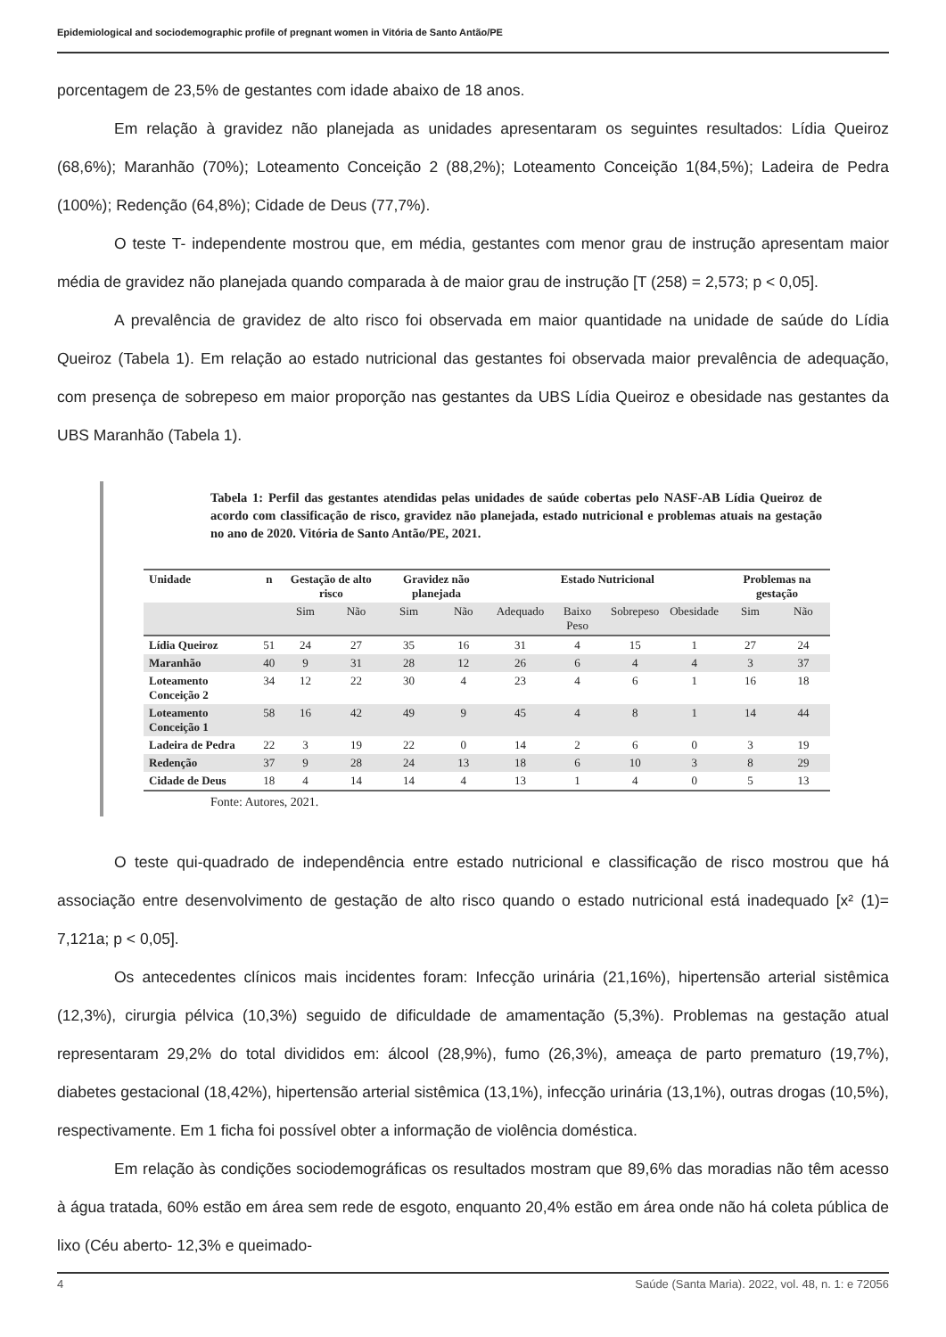Epidemiological and sociodemographic profile of pregnant women in Vitória de Santo Antão/PE
porcentagem de 23,5% de gestantes com idade abaixo de 18 anos.
Em relação à gravidez não planejada as unidades apresentaram os seguintes resultados: Lídia Queiroz (68,6%); Maranhão (70%); Loteamento Conceição 2 (88,2%); Loteamento Conceição 1(84,5%); Ladeira de Pedra (100%); Redenção (64,8%); Cidade de Deus (77,7%).
O teste T- independente mostrou que, em média, gestantes com menor grau de instrução apresentam maior média de gravidez não planejada quando comparada à de maior grau de instrução [T (258) = 2,573; p < 0,05].
A prevalência de gravidez de alto risco foi observada em maior quantidade na unidade de saúde do Lídia Queiroz (Tabela 1). Em relação ao estado nutricional das gestantes foi observada maior prevalência de adequação, com presença de sobrepeso em maior proporção nas gestantes da UBS Lídia Queiroz e obesidade nas gestantes da UBS Maranhão (Tabela 1).
Tabela 1: Perfil das gestantes atendidas pelas unidades de saúde cobertas pelo NASF-AB Lídia Queiroz de acordo com classificação de risco, gravidez não planejada, estado nutricional e problemas atuais na gestação no ano de 2020. Vitória de Santo Antão/PE, 2021.
| Unidade | n | Gestação de alto risco | | Gravidez não planejada | | Estado Nutricional | | | | Problemas na gestação | |
| --- | --- | --- | --- | --- | --- | --- | --- | --- | --- | --- | --- |
| | | Sim | Não | Sim | Não | Adequado | Baixo Peso | Sobrepeso | Obesidade | Sim | Não |
| Lídia Queiroz | 51 | 24 | 27 | 35 | 16 | 31 | 4 | 15 | 1 | 27 | 24 |
| Maranhão | 40 | 9 | 31 | 28 | 12 | 26 | 6 | 4 | 4 | 3 | 37 |
| Loteamento Conceição 2 | 34 | 12 | 22 | 30 | 4 | 23 | 4 | 6 | 1 | 16 | 18 |
| Loteamento Conceição 1 | 58 | 16 | 42 | 49 | 9 | 45 | 4 | 8 | 1 | 14 | 44 |
| Ladeira de Pedra | 22 | 3 | 19 | 22 | 0 | 14 | 2 | 6 | 0 | 3 | 19 |
| Redenção | 37 | 9 | 28 | 24 | 13 | 18 | 6 | 10 | 3 | 8 | 29 |
| Cidade de Deus | 18 | 4 | 14 | 14 | 4 | 13 | 1 | 4 | 0 | 5 | 13 |
Fonte: Autores, 2021.
O teste qui-quadrado de independência entre estado nutricional e classificação de risco mostrou que há associação entre desenvolvimento de gestação de alto risco quando o estado nutricional está inadequado [x² (1)= 7,121a; p < 0,05].
Os antecedentes clínicos mais incidentes foram: Infecção urinária (21,16%), hipertensão arterial sistêmica (12,3%), cirurgia pélvica (10,3%) seguido de dificuldade de amamentação (5,3%). Problemas na gestação atual representaram 29,2% do total divididos em: álcool (28,9%), fumo (26,3%), ameaça de parto prematuro (19,7%), diabetes gestacional (18,42%), hipertensão arterial sistêmica (13,1%), infecção urinária (13,1%), outras drogas (10,5%), respectivamente. Em 1 ficha foi possível obter a informação de violência doméstica.
Em relação às condições sociodemográficas os resultados mostram que 89,6% das moradias não têm acesso à água tratada, 60% estão em área sem rede de esgoto, enquanto 20,4% estão em área onde não há coleta pública de lixo (Céu aberto- 12,3% e queimado-
4 Saúde (Santa Maria). 2022, vol. 48, n. 1: e 72056